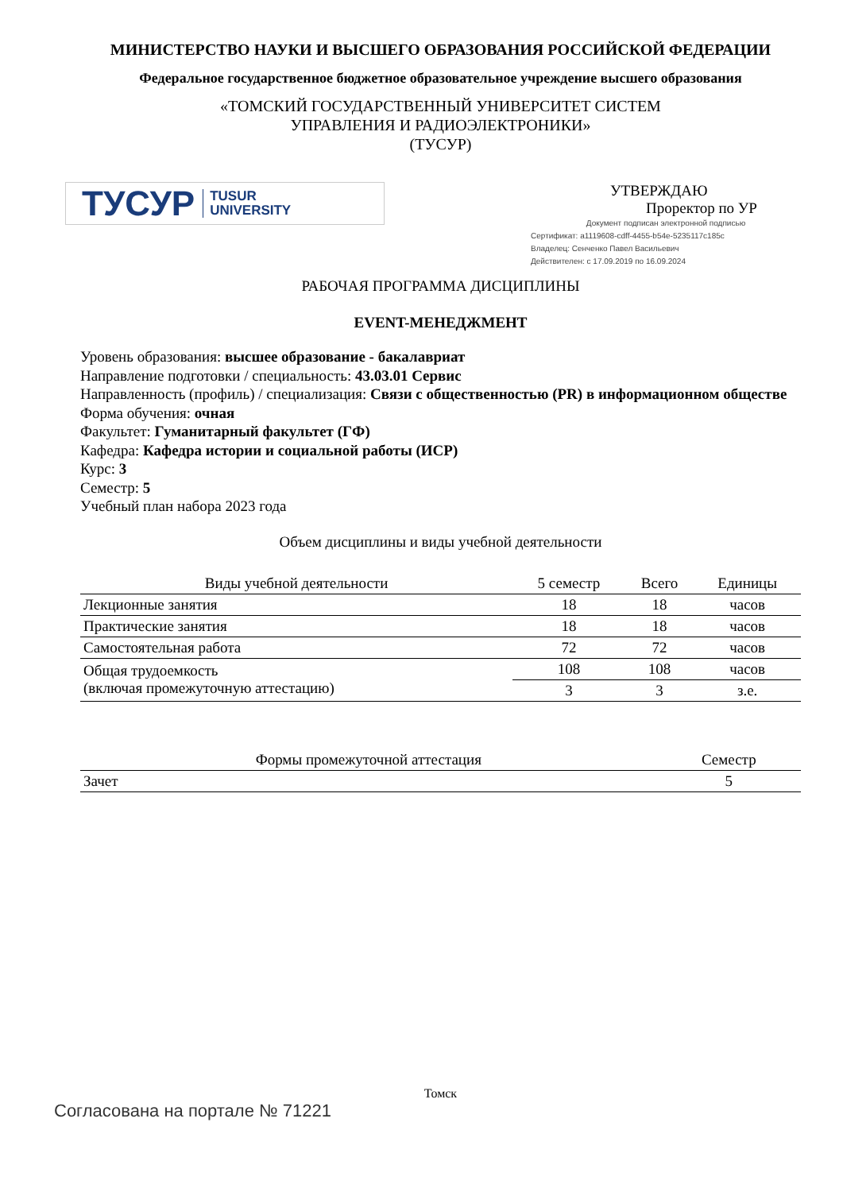МИНИСТЕРСТВО НАУКИ И ВЫСШЕГО ОБРАЗОВАНИЯ РОССИЙСКОЙ ФЕДЕРАЦИИ
Федеральное государственное бюджетное образовательное учреждение высшего образования
«ТОМСКИЙ ГОСУДАРСТВЕННЫЙ УНИВЕРСИТЕТ СИСТЕМ
УПРАВЛЕНИЯ И РАДИОЭЛЕКТРОНИКИ»
(ТУСУР)
ТУСУР TUSUR
UNIVERSITY
УТВЕРЖДАЮ
Проректор по УР
Документ подписан электронной подписью
Сертификат: a1119608-cdff-4455-b54e-5235117c185c
Владелец: Сенченко Павел Васильевич
Действителен: с 17.09.2019 по 16.09.2024
РАБОЧАЯ ПРОГРАММА ДИСЦИПЛИНЫ
EVENT-МЕНЕДЖМЕНТ
Уровень образования: высшее образование - бакалавриат
Направление подготовки / специальность: 43.03.01 Сервис
Направленность (профиль) / специализация: Связи с общественностью (PR) в информационном обществе
Форма обучения: очная
Факультет: Гуманитарный факультет (ГФ)
Кафедра: Кафедра истории и социальной работы (ИСР)
Курс: 3
Семестр: 5
Учебный план набора 2023 года
Объем дисциплины и виды учебной деятельности
| Виды учебной деятельности | 5 семестр | Всего | Единицы |
| --- | --- | --- | --- |
| Лекционные занятия | 18 | 18 | часов |
| Практические занятия | 18 | 18 | часов |
| Самостоятельная работа | 72 | 72 | часов |
| Общая трудоемкость (включая промежуточную аттестацию) | 108 | 108 | часов |
| | 3 | 3 | з.е. |
| Формы промежуточной аттестация | Семестр |
| --- | --- |
| Зачет | 5 |
Томск
Согласована на портале № 71221